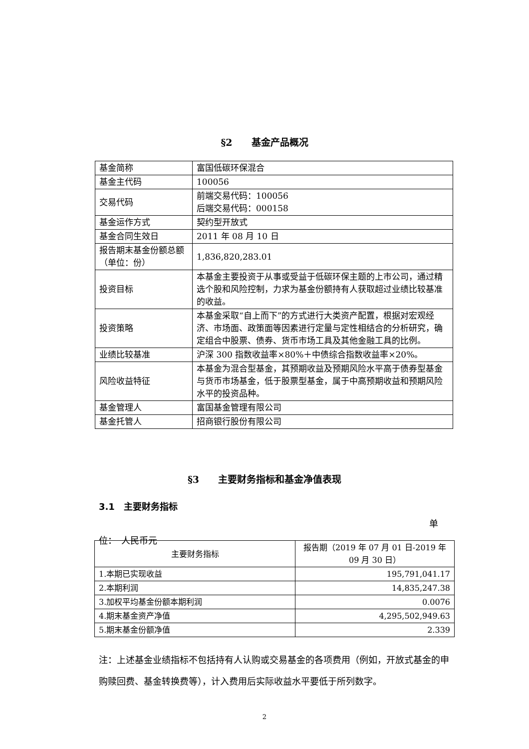§2　　基金产品概况
| 基金简称 | 富国低碳环保混合 |
| 基金主代码 | 100056 |
| 交易代码 | 前端交易代码：100056 后端交易代码：000158 |
| 基金运作方式 | 契约型开放式 |
| 基金合同生效日 | 2011 年 08 月 10 日 |
| 报告期末基金份额总额（单位：份） | 1,836,820,283.01 |
| 投资目标 | 本基金主要投资于从事或受益于低碳环保主题的上市公司，通过精选个股和风险控制，力求为基金份额持有人获取超过业绩比较基准的收益。 |
| 投资策略 | 本基金采取“自上而下”的方式进行大类资产配置，根据对宏观经济、市场面、政策面等因素进行定量与定性相结合的分析研究，确定组合中股票、债券、货币市场工具及其他金融工具的比例。 |
| 业绩比较基准 | 沪深 300 指数收益率×80%＋中债综合指数收益率×20%。 |
| 风险收益特征 | 本基金为混合型基金，其预期收益及预期风险水平高于债券型基金与货币市场基金，低于股票型基金，属于中高预期收益和预期风险水平的投资品种。 |
| 基金管理人 | 富国基金管理有限公司 |
| 基金托管人 | 招商银行股份有限公司 |
§3　　主要财务指标和基金净值表现
3.1　主要财务指标
单
位：　人民币元
| 主要财务指标 | 报告期（2019 年 07 月 01 日-2019 年 09 月 30 日） |
| --- | --- |
| 1.本期已实现收益 | 195,791,041.17 |
| 2.本期利润 | 14,835,247.38 |
| 3.加权平均基金份额本期利润 | 0.0076 |
| 4.期末基金资产净值 | 4,295,502,949.63 |
| 5.期末基金份额净值 | 2.339 |
注：上述基金业绩指标不包括持有人认购或交易基金的各项费用（例如，开放式基金的申购赎回费、基金转换费等），计入费用后实际收益水平要低于所列数字。
2